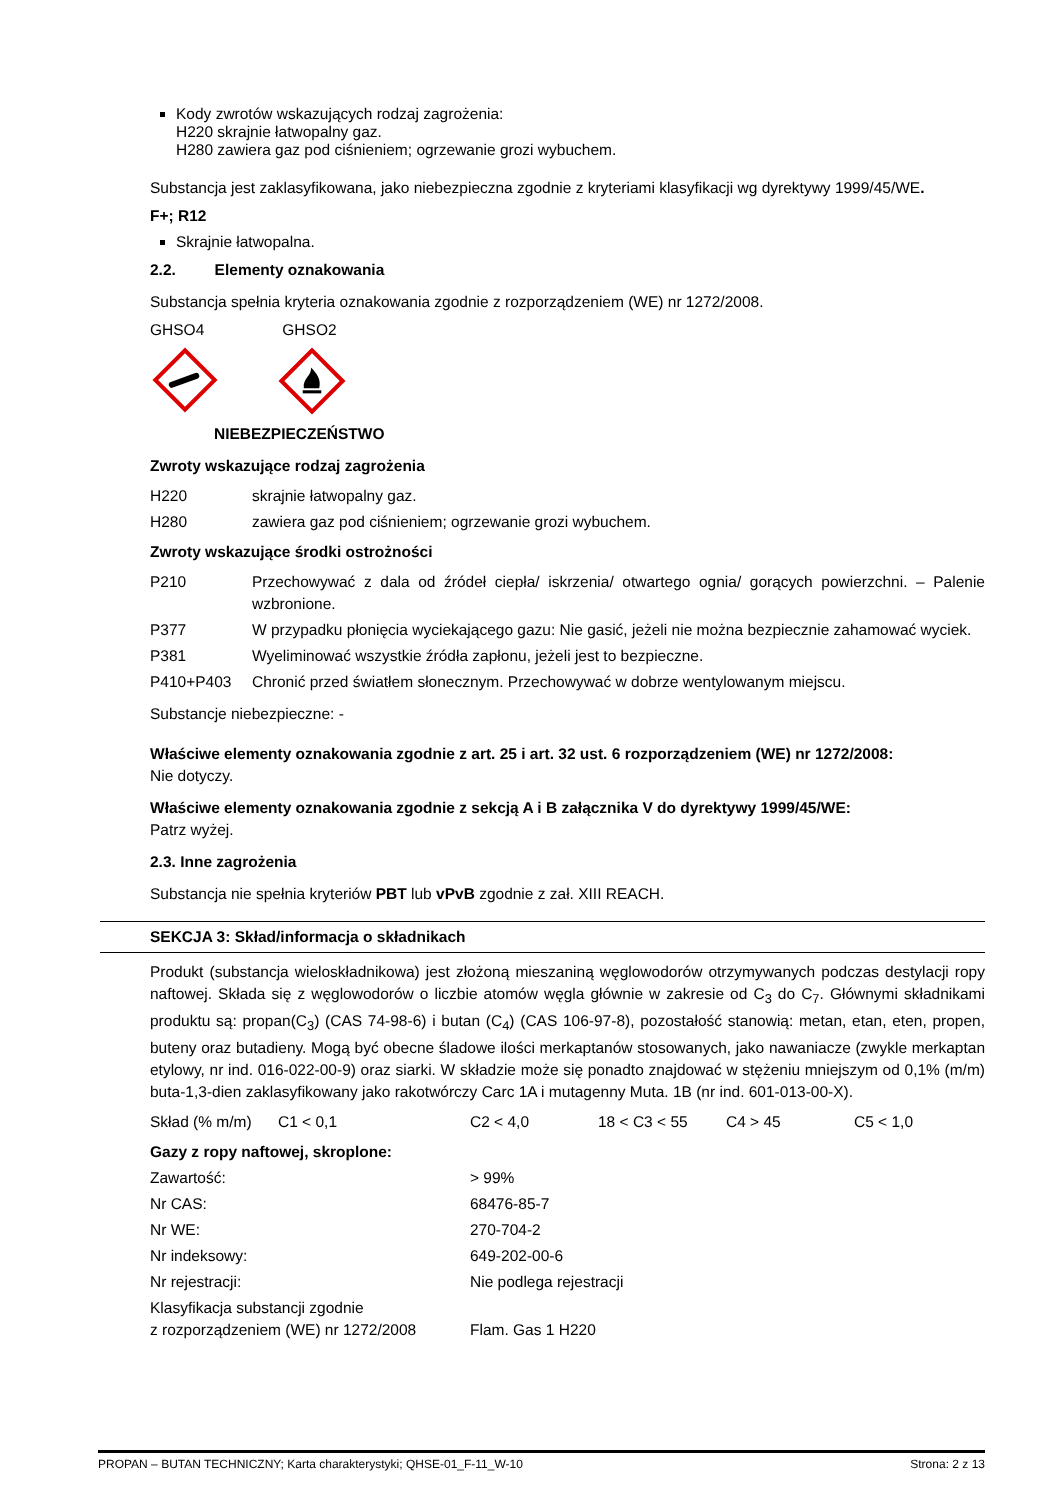Kody zwrotów wskazujących rodzaj zagrożenia:
H220 skrajnie łatwopalny gaz.
H280 zawiera gaz pod ciśnieniem; ogrzewanie grozi wybuchem.
Substancja jest zaklasyfikowana, jako niebezpieczna zgodnie z kryteriami klasyfikacji wg dyrektywy 1999/45/WE.
F+; R12
Skrajnie łatwopalna.
2.2. Elementy oznakowania
Substancja spełnia kryteria oznakowania zgodnie z rozporządzeniem (WE) nr 1272/2008.
GHSO4 GHSO2
NIEBEZPIECZEŃSTWO
Zwroty wskazujące rodzaj zagrożenia
| H220 | skrajnie łatwopalny gaz. |
| H280 | zawiera gaz pod ciśnieniem; ogrzewanie grozi wybuchem. |
Zwroty wskazujące środki ostrożności
| P210 | Przechowywać z dala od źródeł ciepła/ iskrzenia/ otwartego ognia/ gorących powierzchni. – Palenie wzbronione. |
| P377 | W przypadku płonięcia wyciekającego gazu: Nie gasić, jeżeli nie można bezpiecznie zahamować wyciek. |
| P381 | Wyeliminować wszystkie źródła zapłonu, jeżeli jest to bezpieczne. |
| P410+P403 | Chronić przed światłem słonecznym. Przechowywać w dobrze wentylowanym miejscu. |
Substancje niebezpieczne: -
Właściwe elementy oznakowania zgodnie z art. 25 i art. 32 ust. 6 rozporządzeniem (WE) nr 1272/2008:
Nie dotyczy.
Właściwe elementy oznakowania zgodnie z sekcją A i B załącznika V do dyrektywy 1999/45/WE:
Patrz wyżej.
2.3. Inne zagrożenia
Substancja nie spełnia kryteriów PBT lub vPvB zgodnie z zał. XIII REACH.
SEKCJA 3: Skład/informacja o składnikach
Produkt (substancja wieloskładnikowa) jest złożoną mieszaniną węglowodorów otrzymywanych podczas destylacji ropy naftowej. Składa się z węglowodorów o liczbie atomów węgla głównie w zakresie od C<sub>3</sub> do C<sub>7</sub>. Głównymi składnikami produktu są: propan(C<sub>3</sub>) (CAS 74-98-6) i butan (C<sub>4</sub>) (CAS 106-97-8), pozostałość stanowią: metan, etan, eten, propen, buteny oraz butadieny. Mogą być obecne śladowe ilości merkaptanów stosowanych, jako nawaniacze (zwykle merkaptan etylowy, nr ind. 016-022-00-9) oraz siarki. W składzie może się ponadto znajdować w stężeniu mniejszym od 0,1% (m/m) buta-1,3-dien zaklasyfikowany jako rakotwórczy Carc 1A i mutagenny Muta. 1B (nr ind. 601-013-00-X).
| Skład (% m/m) | C1 < 0,1 | C2 < 4,0 | 18 < C3 < 55 | C4 > 45 | C5 < 1,0 |
| Gazy z ropy naftowej, skroplone: | |
| Zawartość: | > 99% |
| Nr CAS: | 68476-85-7 |
| Nr WE: | 270-704-2 |
| Nr indeksowy: | 649-202-00-6 |
| Nr rejestracji: | Nie podlega rejestracji |
| Klasyfikacja substancji zgodnie z rozporządzeniem (WE) nr 1272/2008 | Flam. Gas 1 H220 |
PROPAN – BUTAN TECHNICZNY; Karta charakterystyki; QHSE-01_F-11_W-10 Strona: 2 z 13